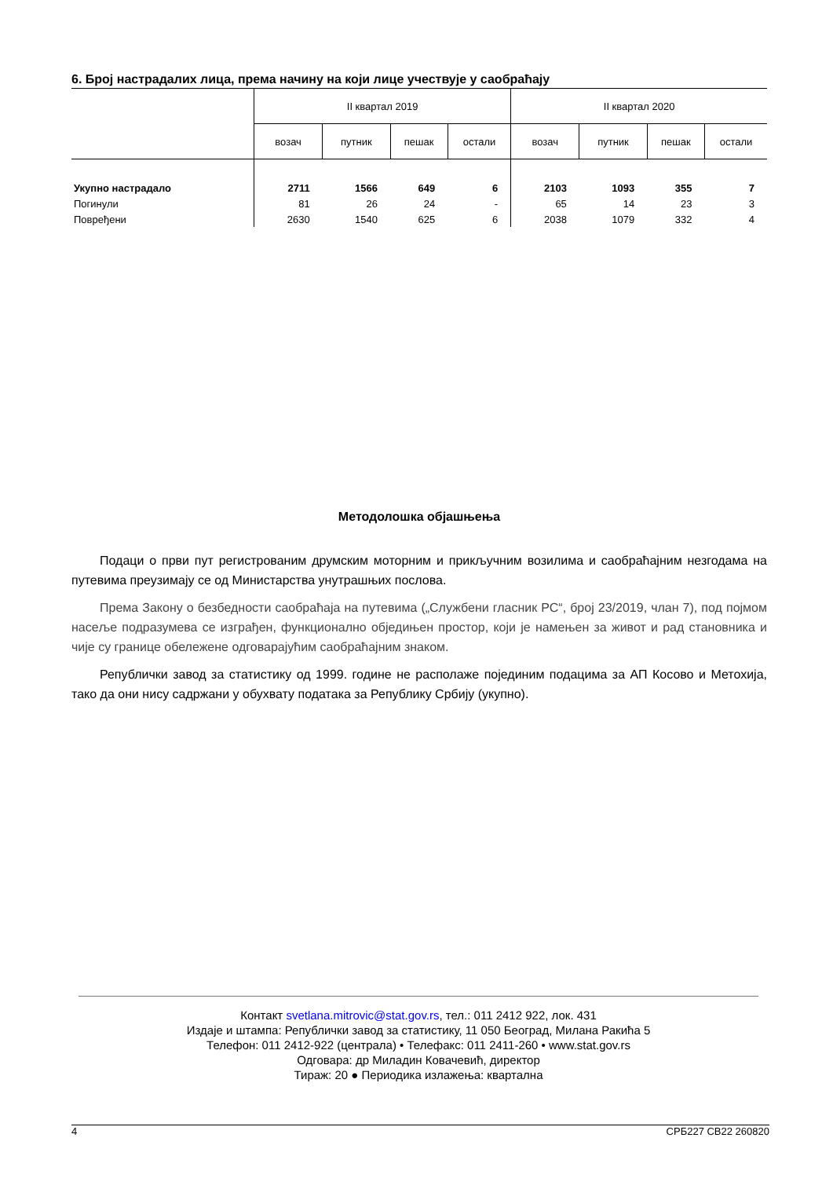6. Број настрадалих лица, према начину на који лице учествује у саобраћају
| | II квартал 2019 | | | | II квартал 2020 | | | |
| --- | --- | --- | --- | --- | --- | --- | --- | --- |
| | возач | путник | пешак | остали | возач | путник | пешак | остали |
| Укупно настрадало | 2711 | 1566 | 649 | 6 | 2103 | 1093 | 355 | 7 |
| Погинули | 81 | 26 | 24 | - | 65 | 14 | 23 | 3 |
| Повређени | 2630 | 1540 | 625 | 6 | 2038 | 1079 | 332 | 4 |
Методолошка објашњења
Подаци о први пут регистрованим друмским моторним и прикључним возилима и саобраћајним незгодама на путевима преузимају се од Министарства унутрашњих послова.
Према Закону о безбедности саобраћаја на путевима („Службени гласник РС“, број 23/2019, члан 7), под појмом насеље подразумева се изграђен, функционално обједињен простор, који је намењен за живот и рад становника и чије су границе обележене одговарајућим саобраћајним знаком.
Републички завод за статистику од 1999. године не располаже појединим подацима за АП Косово и Метохија, тако да они нису садржани у обухвату података за Републику Србију (укупно).
Контакт svetlana.mitrovic@stat.gov.rs, тел.: 011 2412 922, лок. 431
Издаје и штампа: Републички завод за статистику, 11 050 Београд, Милана Ракића 5
Телефон: 011 2412-922 (централа) • Телефакс: 011 2411-260 • www.stat.gov.rs
Одговара: др Миладин Ковачевић, директор
Тираж: 20 ● Периодика излажења: квартална
4 СРБ227 СВ22 260820